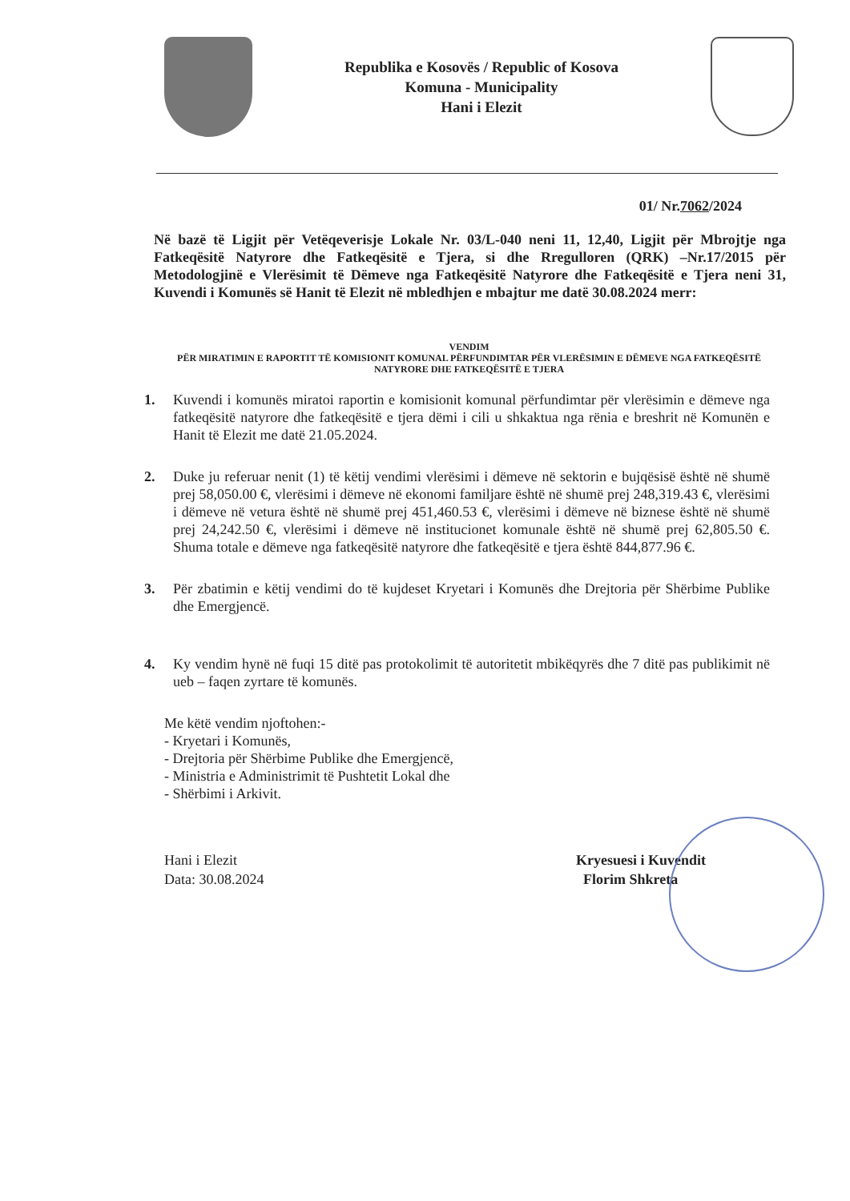Republika e Kosovës / Republic of Kosova
Komuna - Municipality
Hani i Elezit
01/ Nr.7062/2024
Në bazë të Ligjit për Vetëqeverisje Lokale Nr. 03/L-040 neni 11, 12,40, Ligjit për Mbrojtje nga Fatkeqësitë Natyrore dhe Fatkeqësitë e Tjera, si dhe Rregulloren (QRK) –Nr.17/2015 për Metodologjinë e Vlerësimit të Dëmeve nga Fatkeqësitë Natyrore dhe Fatkeqësitë e Tjera neni 31, Kuvendi i Komunës së Hanit të Elezit në mbledhjen e mbajtur me datë 30.08.2024 merr:
VENDIM
PËR MIRATIMIN E RAPORTIT TË KOMISIONIT KOMUNAL PËRFUNDIMTAR PËR VLERËSIMIN E DËMEVE NGA FATKEQËSITË NATYRORE DHE FATKEQËSITË E TJERA
1. Kuvendi i komunës miratoi raportin e komisionit komunal përfundimtar për vlerësimin e dëmeve nga fatkeqësitë natyrore dhe fatkeqësitë e tjera dëmi i cili u shkaktua nga rënia e breshrit në Komunën e Hanit të Elezit me datë 21.05.2024.
2. Duke ju referuar nenit (1) të këtij vendimi vlerësimi i dëmeve në sektorin e bujqësisë është në shumë prej 58,050.00 €, vlerësimi i dëmeve në ekonomi familjare është në shumë prej 248,319.43 €, vlerësimi i dëmeve në vetura është në shumë prej 451,460.53 €, vlerësimi i dëmeve në biznese është në shumë prej 24,242.50 €, vlerësimi i dëmeve në institucionet komunale është në shumë prej 62,805.50 €. Shuma totale e dëmeve nga fatkeqësitë natyrore dhe fatkeqësitë e tjera është 844,877.96 €.
3. Për zbatimin e këtij vendimi do të kujdeset Kryetari i Komunës dhe Drejtoria për Shërbime Publike dhe Emergjencë.
4. Ky vendim hynë në fuqi 15 ditë pas protokolimit të autoritetit mbikëqyrës dhe 7 ditë pas publikimit në ueb – faqen zyrtare të komunës.
Me këtë vendim njoftohen:-
- Kryetari i Komunës,
- Drejtoria për Shërbime Publike dhe Emergjencë,
- Ministria e Administrimit të Pushtetit Lokal dhe
- Shërbimi i Arkivit.
Hani i Elezit
Data: 30.08.2024
Kryesuesi i Kuvendit
Florim Shkreta